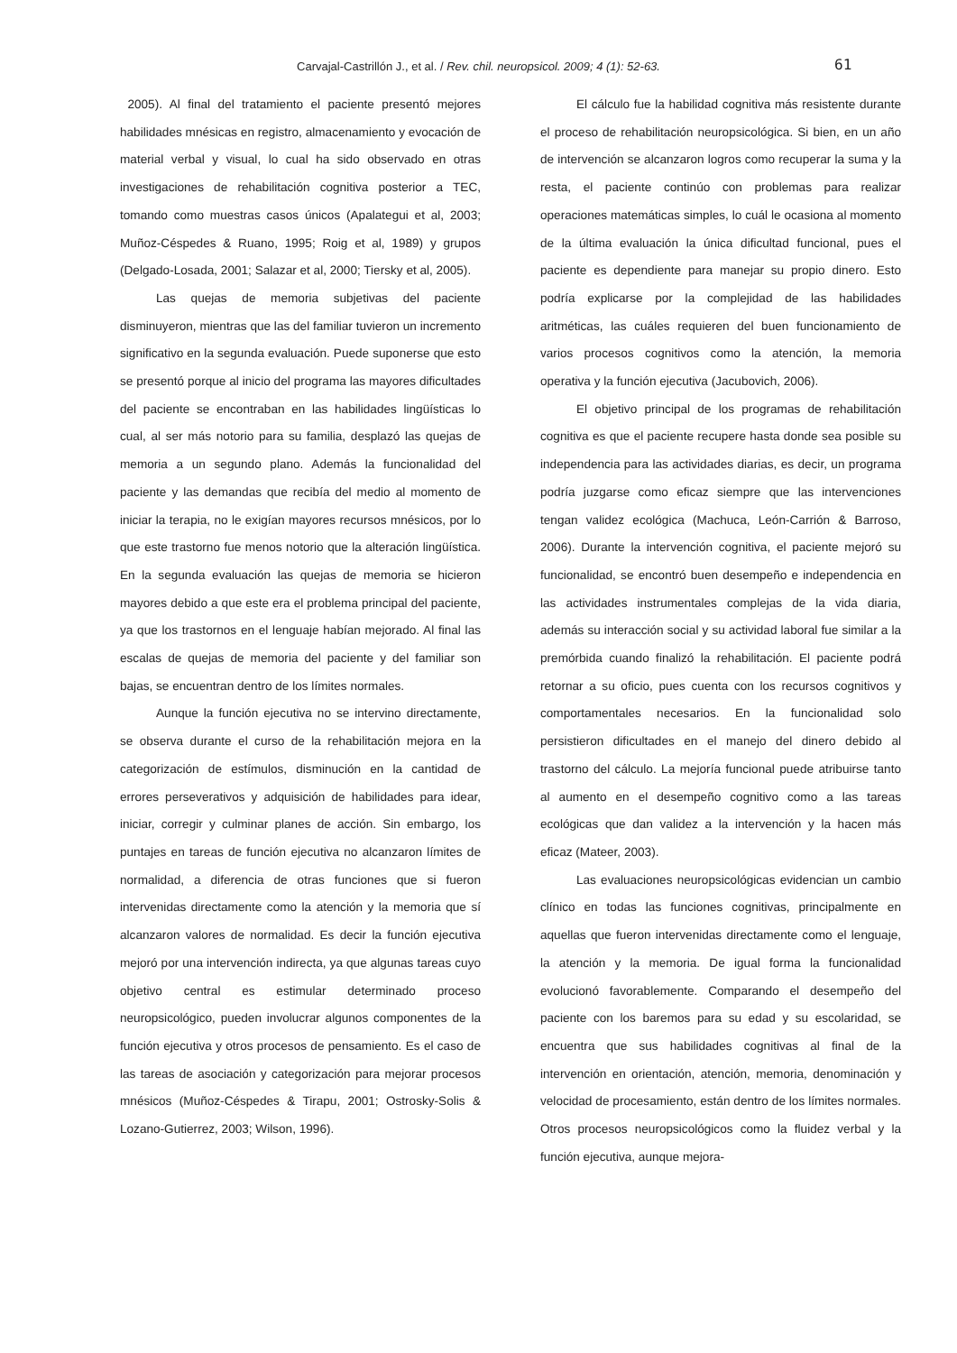Carvajal-Castrillón J., et al. / Rev. chil. neuropsicol. 2009; 4 (1): 52-63.
61
2005). Al final del tratamiento el paciente presentó mejores habilidades mnésicas en registro, almacenamiento y evocación de material verbal y visual, lo cual ha sido observado en otras investigaciones de rehabilitación cognitiva posterior a TEC, tomando como muestras casos únicos (Apalategui et al, 2003; Muñoz-Céspedes & Ruano, 1995; Roig et al, 1989) y grupos (Delgado-Losada, 2001; Salazar et al, 2000; Tiersky et al, 2005).
Las quejas de memoria subjetivas del paciente disminuyeron, mientras que las del familiar tuvieron un incremento significativo en la segunda evaluación. Puede suponerse que esto se presentó porque al inicio del programa las mayores dificultades del paciente se encontraban en las habilidades lingüísticas lo cual, al ser más notorio para su familia, desplazó las quejas de memoria a un segundo plano. Además la funcionalidad del paciente y las demandas que recibía del medio al momento de iniciar la terapia, no le exigían mayores recursos mnésicos, por lo que este trastorno fue menos notorio que la alteración lingüística. En la segunda evaluación las quejas de memoria se hicieron mayores debido a que este era el problema principal del paciente, ya que los trastornos en el lenguaje habían mejorado. Al final las escalas de quejas de memoria del paciente y del familiar son bajas, se encuentran dentro de los límites normales.
Aunque la función ejecutiva no se intervino directamente, se observa durante el curso de la rehabilitación mejora en la categorización de estímulos, disminución en la cantidad de errores perseverativos y adquisición de habilidades para idear, iniciar, corregir y culminar planes de acción. Sin embargo, los puntajes en tareas de función ejecutiva no alcanzaron límites de normalidad, a diferencia de otras funciones que si fueron intervenidas directamente como la atención y la memoria que sí alcanzaron valores de normalidad. Es decir la función ejecutiva mejoró por una intervención indirecta, ya que algunas tareas cuyo objetivo central es estimular determinado proceso neuropsicológico, pueden involucrar algunos componentes de la función ejecutiva y otros procesos de pensamiento. Es el caso de las tareas de asociación y categorización para mejorar procesos mnésicos (Muñoz-Céspedes & Tirapu, 2001; Ostrosky-Solis & Lozano-Gutierrez, 2003; Wilson, 1996).
El cálculo fue la habilidad cognitiva más resistente durante el proceso de rehabilitación neuropsicológica. Si bien, en un año de intervención se alcanzaron logros como recuperar la suma y la resta, el paciente continúo con problemas para realizar operaciones matemáticas simples, lo cuál le ocasiona al momento de la última evaluación la única dificultad funcional, pues el paciente es dependiente para manejar su propio dinero. Esto podría explicarse por la complejidad de las habilidades aritméticas, las cuáles requieren del buen funcionamiento de varios procesos cognitivos como la atención, la memoria operativa y la función ejecutiva (Jacubovich, 2006).
El objetivo principal de los programas de rehabilitación cognitiva es que el paciente recupere hasta donde sea posible su independencia para las actividades diarias, es decir, un programa podría juzgarse como eficaz siempre que las intervenciones tengan validez ecológica (Machuca, León-Carrión & Barroso, 2006). Durante la intervención cognitiva, el paciente mejoró su funcionalidad, se encontró buen desempeño e independencia en las actividades instrumentales complejas de la vida diaria, además su interacción social y su actividad laboral fue similar a la premórbida cuando finalizó la rehabilitación. El paciente podrá retornar a su oficio, pues cuenta con los recursos cognitivos y comportamentales necesarios. En la funcionalidad solo persistieron dificultades en el manejo del dinero debido al trastorno del cálculo. La mejoría funcional puede atribuirse tanto al aumento en el desempeño cognitivo como a las tareas ecológicas que dan validez a la intervención y la hacen más eficaz (Mateer, 2003).
Las evaluaciones neuropsicológicas evidencian un cambio clínico en todas las funciones cognitivas, principalmente en aquellas que fueron intervenidas directamente como el lenguaje, la atención y la memoria. De igual forma la funcionalidad evolucionó favorablemente. Comparando el desempeño del paciente con los baremos para su edad y su escolaridad, se encuentra que sus habilidades cognitivas al final de la intervención en orientación, atención, memoria, denominación y velocidad de procesamiento, están dentro de los límites normales. Otros procesos neuropsicológicos como la fluidez verbal y la función ejecutiva, aunque mejora-